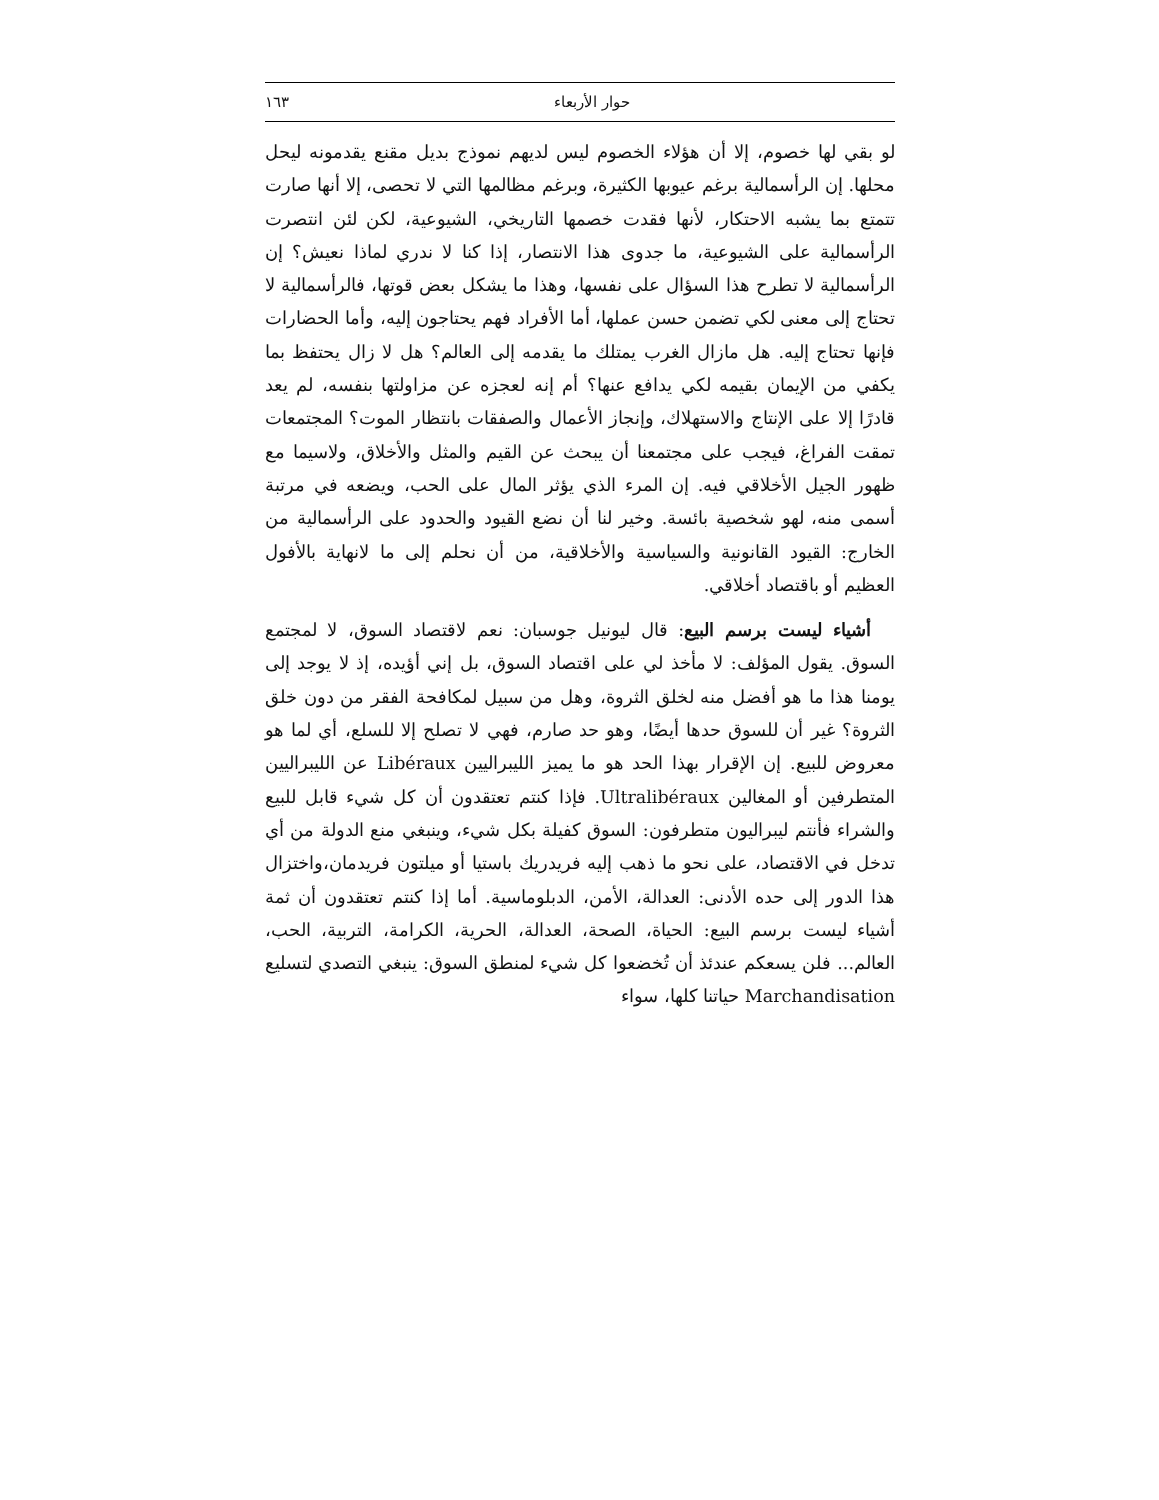حوار الأربعاء ١٦٣
لو بقي لها خصوم، إلا أن هؤلاء الخصوم ليس لديهم نموذج بديل مقنع يقدمونه ليحل محلها. إن الرأسمالية برغم عيوبها الكثيرة، وبرغم مظالمها التي لا تحصى، إلا أنها صارت تتمتع بما يشبه الاحتكار، لأنها فقدت خصمها التاريخي، الشيوعية، لكن لئن انتصرت الرأسمالية على الشيوعية، ما جدوى هذا الانتصار، إذا كنا لا ندري لماذا نعيش؟ إن الرأسمالية لا تطرح هذا السؤال على نفسها، وهذا ما يشكل بعض قوتها، فالرأسمالية لا تحتاج إلى معنى لكي تضمن حسن عملها، أما الأفراد فهم يحتاجون إليه، وأما الحضارات فإنها تحتاج إليه. هل مازال الغرب يمتلك ما يقدمه إلى العالم؟ هل لا زال يحتفظ بما يكفي من الإيمان بقيمه لكي يدافع عنها؟ أم إنه لعجزه عن مزاولتها بنفسه، لم يعد قادرًا إلا على الإنتاج والاستهلاك، وإنجاز الأعمال والصفقات بانتظار الموت؟ المجتمعات تمقت الفراغ، فيجب على مجتمعنا أن يبحث عن القيم والمثل والأخلاق، ولاسيما مع ظهور الجيل الأخلاقي فيه. إن المرء الذي يؤثر المال على الحب، ويضعه في مرتبة أسمى منه، لهو شخصية بائسة. وخير لنا أن نضع القيود والحدود على الرأسمالية من الخارج: القيود القانونية والسياسية والأخلاقية، من أن نحلم إلى ما لانهاية بالأفول العظيم أو باقتصاد أخلاقي.
أشياء ليست برسم البيع: قال ليونيل جوسبان: نعم لاقتصاد السوق، لا لمجتمع السوق. يقول المؤلف: لا مأخذ لي على اقتصاد السوق، بل إني أؤيده، إذ لا يوجد إلى يومنا هذا ما هو أفضل منه لخلق الثروة، وهل من سبيل لمكافحة الفقر من دون خلق الثروة؟ غير أن للسوق حدها أيضًا، وهو حد صارم، فهي لا تصلح إلا للسلع، أي لما هو معروض للبيع. إن الإقرار بهذا الحد هو ما يميز الليبراليين Libéraux عن الليبراليين المتطرفين أو المغالين Ultralibéraux. فإذا كنتم تعتقدون أن كل شيء قابل للبيع والشراء فأنتم ليبراليون متطرفون: السوق كفيلة بكل شيء، وينبغي منع الدولة من أي تدخل في الاقتصاد، على نحو ما ذهب إليه فريدريك باستيا أو ميلتون فريدمان،واختزال هذا الدور إلى حده الأدنى: العدالة، الأمن، الدبلوماسية. أما إذا كنتم تعتقدون أن ثمة أشياء ليست برسم البيع: الحياة، الصحة، العدالة، الحرية، الكرامة، التربية، الحب، العالم... فلن يسعكم عندئذ أن تُخضعوا كل شيء لمنطق السوق: ينبغي التصدي لتسليع Marchandisation حياتنا كلها، سواء